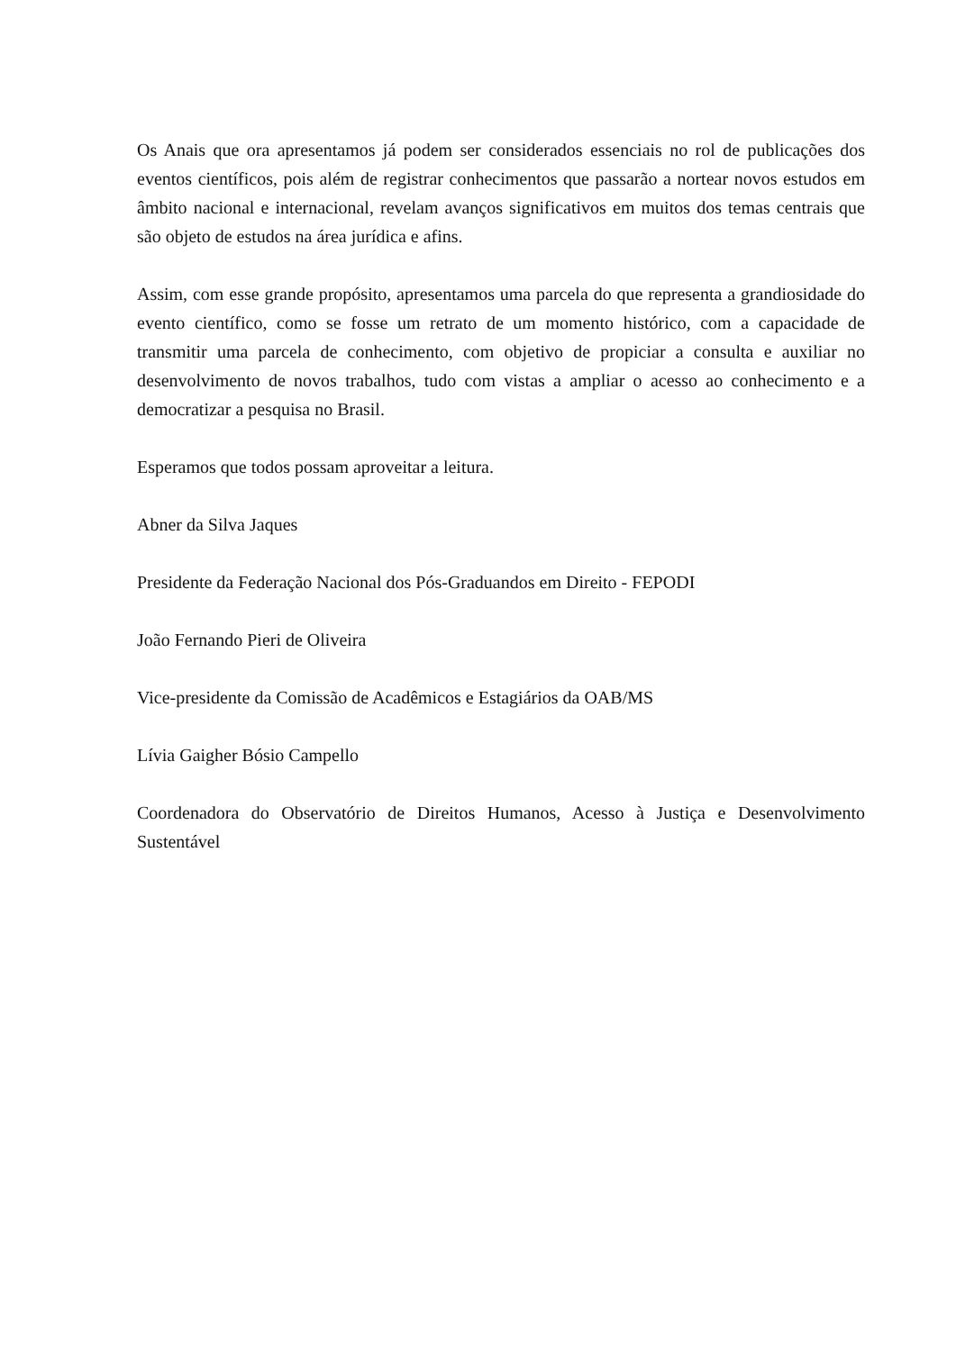Os Anais que ora apresentamos já podem ser considerados essenciais no rol de publicações dos eventos científicos, pois além de registrar conhecimentos que passarão a nortear novos estudos em âmbito nacional e internacional, revelam avanços significativos em muitos dos temas centrais que são objeto de estudos na área jurídica e afins.
Assim, com esse grande propósito, apresentamos uma parcela do que representa a grandiosidade do evento científico, como se fosse um retrato de um momento histórico, com a capacidade de transmitir uma parcela de conhecimento, com objetivo de propiciar a consulta e auxiliar no desenvolvimento de novos trabalhos, tudo com vistas a ampliar o acesso ao conhecimento e a democratizar a pesquisa no Brasil.
Esperamos que todos possam aproveitar a leitura.
Abner da Silva Jaques
Presidente da Federação Nacional dos Pós-Graduandos em Direito - FEPODI
João Fernando Pieri de Oliveira
Vice-presidente da Comissão de Acadêmicos e Estagiários da OAB/MS
Lívia Gaigher Bósio Campello
Coordenadora do Observatório de Direitos Humanos, Acesso à Justiça e Desenvolvimento Sustentável